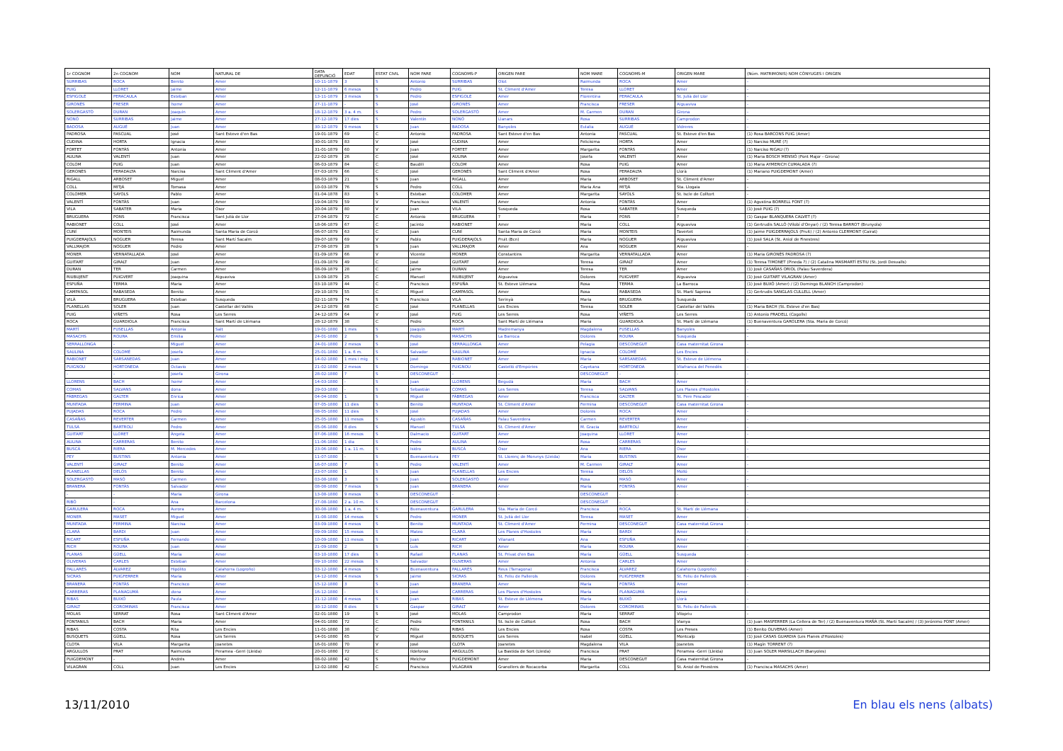| 1r COGNOM | 2n COGNOM | NOM | NATURAL DE | DATA DEFUNCIÓ | EDAT | ESTAT CIVIL | NOM PARE | COGNOMS-P | ORIGEN PARE | NOM MARE | COGNOMS-M | ORIGEN MARE | (Núm. MATRIMONIS) NOM CÒNYUGES I ORIGEN |
| --- | --- | --- | --- | --- | --- | --- | --- | --- | --- | --- | --- | --- | --- |
| SURRIBAS | ROCA | Benito | Amer | 10-11-1879 | 3 | S | Antonio | SURRIBAS | Olot | Raimunda | ROCA | Amer | - |
| PUIG | LLORET | Jaime | Amer | 12-11-1879 | 6 mesos | S | Pedro | PUIG | St. Climent d'Amer | Teresa | LLORET | Amer | - |
| ESPIGOLÉ | PERACAULA | Esteban | Amer | 13-11-1879 | 3 mesos | S | Pedro | ESPIGOLÉ | Amer | Florentina | PERACAULA | St. Julià del Llor | - |
| GIRONÈS | FRESER | home | Amer | 27-11-1879 | - | S | José | GIRONÈS | Amer | Francisca | FRESER | Aiguaviva | - |
| SOLERGASTÓ | DURAN | Joaquín | Amer | 18-12-1879 | 3 a. 4 m. | S | Pedro | SOLERGASTÓ | Amer | M. Carmen | DURAN | Girona | - |
| NONÓ | SURRIBAS | Jaime | Amer | 27-12-1879 | 17 dies | S | Valentín | NONÓ | Llanars | Rosa | SURRIBAS | Camprodon | - |
| BADOSA | AUGUÉ | Juan | Amer | 30-12-1879 | 9 mesos | S | Juan | BADOSA | Banyoles | Eulalia | AUGUÉ | Vidreres | - |
| PADROSA | PASCUAL | José | Sant Esteve d'en Bas | 19-01-1879 | 69 | C | Antonio | PADROSA | Sant Esteve d'en Bas | Antonia | PASCUAL | St. Esteve d'en Bas | (1) Rosa BARCONS PUIG (Amer) |
| CUDINA | HORTA | Ignacia | Amer | 30-01-1879 | 83 | V | José | CUDINA | Amer | Felicísima | HORTA | Amer | (1) Narciso MURÉ (?) |
| FORTET | FONTÀS | Antonia | Amer | 31-01-1879 | 60 | V | Juan | FORTET | Amer | Margarita | FONTÀS | Amer | (1) Narciso RIGAU (?) |
| AULINA | VALENTÍ | Juan | Amer | 22-02-1879 | 26 | C | José | AULINA | Amer | Josefa | VALENTÍ | Amer | (1) Maria BOSCH MENSIÓ (Pont Major - Girona) |
| COLOM | PUIG | Juan | Amer | 06-03-1879 | 84 | C | Baudili | COLOM | Amer | Rosa | PUIG | Amer | (1) Maria AYMERICH CUMALADA (?) |
| GERONÈS | PERADALTA | Narcisa | Sant Climent d'Amer | 07-03-1879 | 66 | C | José | GERONÈS | Sant Climent d'Amer | Rosa | PERADALTA | Llorà | (1) Mariano PUIGDEMONT (Amer) |
| RIGALL | ARBOSET | Miguel | Amer | 08-03-1879 | 21 | S | Juan | RIGALL | Amer | Maria | ARBOSET | St. Climent d'Amer | - |
| COLL | MITJÀ | Tomasa | Amer | 10-03-1879 | 76 | S | Pedro | COLL | Amer | Maria Ana | MITJÀ | Sta. Llogaia | - |
| COLOMER | SAYOLS | Pablo | Amer | 01-04-1878 | 83 | S | Esteban | COLOMER | Amer | Margarita | SAYOLS | St. Iscle de Colltort | - |
| VALENTÍ | FONTÀS | Juan | Amer | 19-04-1879 | 59 | V | Francisco | VALENTÍ | Amer | Antonia | FONTÀS | Amer | (1) Agustina BORRELL FONT (?) |
| VILA | SABATER | Maria | Osor | 20-04-1879 | 80 | V | Juan | VILA | Susqueda | Rosa | SABATER | Susqueda | (1) José PUIG (?) |
| BRUGUERA | PONS | Francisca | Sant Julià de Llor | 27-04-1879 | 72 | C | Antonio | BRUGUERA | ? | Maria | PONS | ? | (1) Gaspar BLANQUERA CALVET (?) |
| RABIONET | COLL | José | Amer | 18-06-1879 | 67 | C | Jacinto | RABIONET | Amer | Maria | COLL | Aiguaviva | (1) Gertrudis SALLÓ (Vilobí d'Onyar) / (2) Teresa BARROT (Brunyola) |
| CUNÍ | MONTEIS | Raimunda | Santa Maria de Corcó | 06-07-1879 | 63 | C | Juan | CUNÍ | Santa Maria de Corcó | Maria | MONTEIS | Tavertet | (1) Jaime PUIGDERRAJOLS (Pruit) / (2) Antonio CLERMONT (Cairat) |
| PUIGDERAJOLS | NOGUER | Teresa | Sant Martí Sacalm | 09-07-1879 | 69 | V | Pablo | PUIGDERAJOLS | Pruit (Bcn) | Maria | NOGUER | Aiguaviva | (1) José SALA (St. Aniol de Finestres) |
| VALLMAJOR | NOGUER | Pedro | Amer | 27-08-1879 | 28 | S | Juan | VALLMAJOR | Amer | Ana | NOGUER | Amer | - |
| MONER | VERNATALLADA | José | Amer | 01-09-1879 | 66 | V | Vicente | MONER | Constantins | Margarita | VERNATALLADA | Amer | (1) Maria GIRONÈS PADROSA (?) |
| GUITART | GIRALT | Juan | Amer | 01-09-1879 | 49 | C | José | GUITART | Amer | Teresa | GIRALT | Amer | (1) Teresa TIMONET (Pineda ?) / (2) Catalina MASMARTÍ ESTIU (St. Jordi Desvalls) |
| DURAN | TER | Carmen | Amer | 08-09-1879 | 28 | C | Jaime | DURAN | Amer | Teresa | TER | Amer | (1) José CASAÑAS ORIOL (Palau Saverdera) |
| RIUBUJENT | PUIGVERT | Joaquina | Aiguaviva | 13-09-1879 | 25 | C | Manuel | RIUBUJENT | Aiguaviva | Dolores | PUIGVERT | Aiguaviva | (1) José GUITART VILAGRAN (Amer) |
| ESPUÑA | TERMA | Maria | Amer | 03-10-1879 | 44 | C | Francisco | ESPUÑA | St. Esteve Llémana | Rosa | TERMA | La Barroca | (1) José BUXÓ (Amer) / (2) Domingo BLANCH (Camprodon) |
| CAMPASOL | RABASEDA | Benito | Amer | 29-10-1879 | 55 | C | Miguel | CAMPASOL | Amer | Rosa | RABASEDA | St. Martí Sapresa | (1) Gertrudis SANGLAS CULLELL (Amer) |
| VILÀ | BRUGUERA | Esteban | Susqueda | 02-11-1879 | 74 | S | Francisco | VILÀ | Serinyà | Maria | BRUGUERA | Susqueda | - |
| PLANELLAS | SOLER | Juan | Castellar del Vallès | 24-12-1879 | 68 | C | José | PLANELLAS | Les Encies | Teresa | SOLER | Castellar del Vallès | (1) Maria BACH (St. Esteve d'en Bas) |
| PUIG | VIÑETS | Rosa | Les Serres | 24-12-1879 | 64 | V | José | PUIG | Les Serres | Rosa | VIÑETS | Les Serres | (1) Antonio PRADELL (Cogolls) |
| ROCA | GUARDIOLA | Francisca | Sant Martí de Llémana | 28-12-1879 | 38 | C | Pedro | ROCA | Sant Martí de Llémana | Maria | GUARDIOLA | St. Martí de Llémana | (1) Buenaventura GAROLERA (Sta. Maria de Corcó) |
| MARTÍ | FUSELLAS | Antonia | Salt | 19-01-1880 | 1 mes | S | Joaquín | MARTÍ | Madremanya | Magdalena | FUSELLAS | Banyoles | - |
| MASACHS | ROURA | Emilia | Amer | 24-01-1880 | 2 | S | Pedro | MASACHS | La Barroca | Dolores | ROURA | Susqueda | - |
| SERRALLONGA | - | Miguel | Amer | 24-01-1880 | 2 mesos | S | José | SERRALLONGA | Amer | Pelagia | DESCONEGUT | Casa maternitat Girona | - |
| SAULINA | COLOMÉ | Josefa | Amer | 25-01-1880 | 1 a. 6 m. | S | Salvador | SAULINA | Amer | Ignacia | COLOMÉ | Les Encies | - |
| RABIONET | SARSANEDAS | Juan | Amer | 14-02-1880 | 1 mes i mig | S | José | RABIONET | Amer | María | SARSANEDAS | St. Esteve de Llémena | - |
| PUIGNOU | HORTONEDA | Octavio | Amer | 21-02-1880 | 2 mesos | S | Domingo | PUIGNOU | Castelló d'Empúries | Cayetana | HORTONEDA | Vilafranca del Penedès | - |
| - | - | Josefa | Girona | 28-02-1880 | ? | S | DESCONEGUT | - | - | DESCONEGUT | - | - | - |
| LLORENS | BACH | home | Amer | 14-03-1880 | - | S | Juan | LLORENS | Begudà | María | BACH | Amer | - |
| COMAS | SALVANS | dona | Amer | 29-03-1880 | - | S | Sebastián | COMAS | Les Serres | Teresa | SALVANS | Les Planes d'Hostoles | - |
| FÀBREGAS | GALTER | Enrica | Amer | 04-04-1880 | 1 | S | Miguel | FÀBREGAS | Amer | Francisca | GALTER | St. Pere Pescador | - |
| MUNTADA | FERMINA | Juan | Amer | 07-05-1880 | 11 dies | S | Benito | MUNTADA | St. Climent d'Amer | Fermina | DESCONEGUT | Casa maternitat Girona | - |
| PUJADAS | ROCA | Pedro | Amer | 08-05-1880 | 11 dies | S | José | PUJADAS | Amer | Dolores | ROCA | Amer | - |
| CASAÑAS | REVERTER | Carmen | Amer | 25-05-1880 | 11 mesos | S | Agustín | CASAÑAS | Palau Saverdera | Carmen | REVERTER | Amer | - |
| TULSÀ | BARTROLÍ | Pedro | Amer | 05-06-1880 | 8 dies | S | Manuel | TULSÀ | St. Climent d'Amer | M. Gracia | BARTROLÍ | Amer | - |
| GUITART | LLORET | Àngela | Amer | 07-06-1880 | 16 mesos | S | Dalmacio | GUITART | Amer | Joaquina | LLORET | Amer | - |
| AULINA | CARRERAS | Benito | Amer | 11-06-1880 | 1 dia | S | Pedro | AULINA | Amer | Rosa | CARRERAS | Amer | - |
| BUSCÀ | RIERA | M. Mercedes | Amer | 23-06-1880 | 1 a. 11 m. | S | Isidro | BUSCÀ | Osor | Ana | RIERA | Osor | - |
| PEY | BUSTINS | Antonia | Amer | 11-07-1880 | - | S | Buenaventura | PEY | St. Llorenç de Morunys (Lleida) | María | BUSTINS | Amer | - |
| VALENTÍ | GIRALT | Benito | Amer | 16-07-1880 | 7 | S | Pedro | VALENTÍ | Amer | M. Carmen | GIRALT | Amer | - |
| PLANELLAS | DELÓS | Benito | Amer | 23-07-1880 | 1 | S | Juan | PLANELLAS | Les Encies | Teresa | DELÓS | Molló | - |
| SOLERGASTÓ | MASÓ | Carmen | Amer | 03-08-1880 | 3 | S | Juan | SOLERGASTÓ | Amer | Rosa | MASÓ | Amer | - |
| BRANERA | FONTÀS | Salvador | Amer | 08-08-1880 | 7 mesos | S | Juan | BRANERA | Amer | María | FONTÀS | Amer | - |
| - | - | María | Girona | 13-08-1880 | 9 mesos | S | DESCONEGUT | - | - | DESCONEGUT | - | - | - |
| RIBÓ | - | Ana | Barcelona | 27-08-1880 | 2 a. 10 m. | S | DESCONEGUT | - | - | DESCONEGUT | - | - | - |
| GARULERA | ROCA | Aurora | Amer | 30-08-1880 | 1 a. 4 m. | S | Buenaventura | GARULERA | Sta. Maria de Corcó | Francisca | ROCA | St. Martí de Llémana | - |
| MONER | MASET | Miguel | Amer | 31-08-1880 | 14 mesos | S | Pedro | MONER | St. Julià del Llor | Teresa | MASET | Amer | - |
| MUNTADA | FERMINA | Narcisa | Amer | 03-09-1880 | 4 mesos | S | Benito | MUNTADA | St. Climent d'Amer | Fermina | DESCONEGUT | Casa maternitat Girona | - |
| CLARÀ | BARDI | Juan | Amer | 09-09-1880 | 15 mesos | S | Mateo | CLARÀ | Les Planes d'Hostoles | María | BARDI | Amer | - |
| RICART | ESPUÑA | Fernando | Amer | 10-09-1880 | 11 mesos | S | Juan | RICART | Vilanant | Ana | ESPUÑA | Amer | - |
| RICH | ROURA | Juan | Amer | 21-09-1880 | 2 | S | Luís | RICH | Amer | María | ROURA | Amer | - |
| PLANAS | GÜELL | María | Amer | 03-10-1880 | 17 dies | S | Rafael | PLANAS | St. Privat d'en Bas | María | GÜELL | Susqueda | - |
| OLIVERAS | CARLES | Esteban | Amer | 09-10-1880 | 22 mesos | S | Salvador | OLIVERAS | Amer | Antonia | CARLES | Amer | - |
| PALLARÉS | ÁLVAREZ | Hipólito | Calahorra (Logroño) | 03-12-1880 | 4 mesos | S | Buenaventura | PALLARÉS | Reus (Tarragona) | Francisca | ÁLVAREZ | Calahorra (Logroño) | - |
| SICRAS | PUIGFERRER | María | Amer | 14-12-1880 | 4 mesos | S | Jaime | SICRAS | St. Feliu de Pallerols | Dolores | PUIGFERRER | St. Feliu de Pallerols | - |
| BRANERA | FONTÀS | Francisco | Amer | 15-12-1880 | 3 | S | Juan | BRANERA | Amer | María | FONTÀS | Amer | - |
| CARRERAS | PLANAGUMÀ | dona | Amer | 16-12-1880 | - | S | José | CARRERAS | Les Planes d'Hostoles | María | PLANAGUMÀ | Amer | - |
| RIBAS | BUIXÓ | Paula | Amer | 21-12-1880 | 4 mesos | S | Juan | RIBAS | St. Esteve de Llémena | María | BUIXÓ | Llorà | - |
| GIRALT | COROMINAS | Francisca | Amer | 30-12-1880 | 8 dies | S | Gaspar | GIRALT | Amer | Dolores | COROMINAS | St. Feliu de Pallerols | - |
| MOLAS | SERRAT | Rosa | Sant Climent d'Amer | 02-01-1880 | 19 | S | José | MOLAS | Camprodon | Maria | SERRAT | Vilopriu | - |
| FONTANILS | BACH | Maria | Amer | 04-01-1880 | 72 | C | Pedro | FONTANILS | St. Iscle de Colltort | Rosa | BACH | Vianya | (1) Juan MASFERRER (La Cellera de Ter) / (2) Buenaventura MAÑÀ (St. Martí Sacalm) / (3) Jerónimo PONT (Amer) |
| RIBAS | COSTA | Rita | Les Encies | 11-01-1880 | 38 | C | Félix | RIBAS | Les Encies | Rosa | COSTA | Les Preses | (1) Benito OLIVERAS (Amer) |
| BUSQUETS | GÜELL | Rosa | Les Serres | 14-01-1880 | 65 | V | Miguel | BUSQUETS | Les Serres | Isabel | GÜELL | Montcalp | (1) José CASAS GUARDIA (Les Planes d'Hostoles) |
| CLOTA | VILA | Margarita | Joanetes | 16-01-1880 | 70 | V | José | CLOTA | Joanetes | Magdalena | VILA | Joanetes | (1) Magín TORRENT (?) |
| ARGULLOS | PRAT | Raimunda | Peramea -Gerri (Lleida) | 20-01-1880 | 72 | C | Ildefonso | ARGULLOS | La Bastida de Sort (Lleida) | Francisca | PRAT | Peramea -Gerri (Lleida) | (1) Juan SOLER MARSILLACH (Banyoles) |
| PUIGDEMONT | - | Andrés | Amer | 08-02-1880 | 42 | S | Melchor | PUIGDEMONT | Amer | Maria | DESCONEGUT | Casa maternitat Girona | - |
| VILAGRAN | COLL | Juan | Les Encies | 12-02-1880 | 42 | C | Francisco | VILAGRAN | Granollers de Rocacorba | Margarita | COLL | St. Aniol de Finestres | (1) Francisca MASACHS (Amer) |
13/11/2010 En blau els nens (albats)